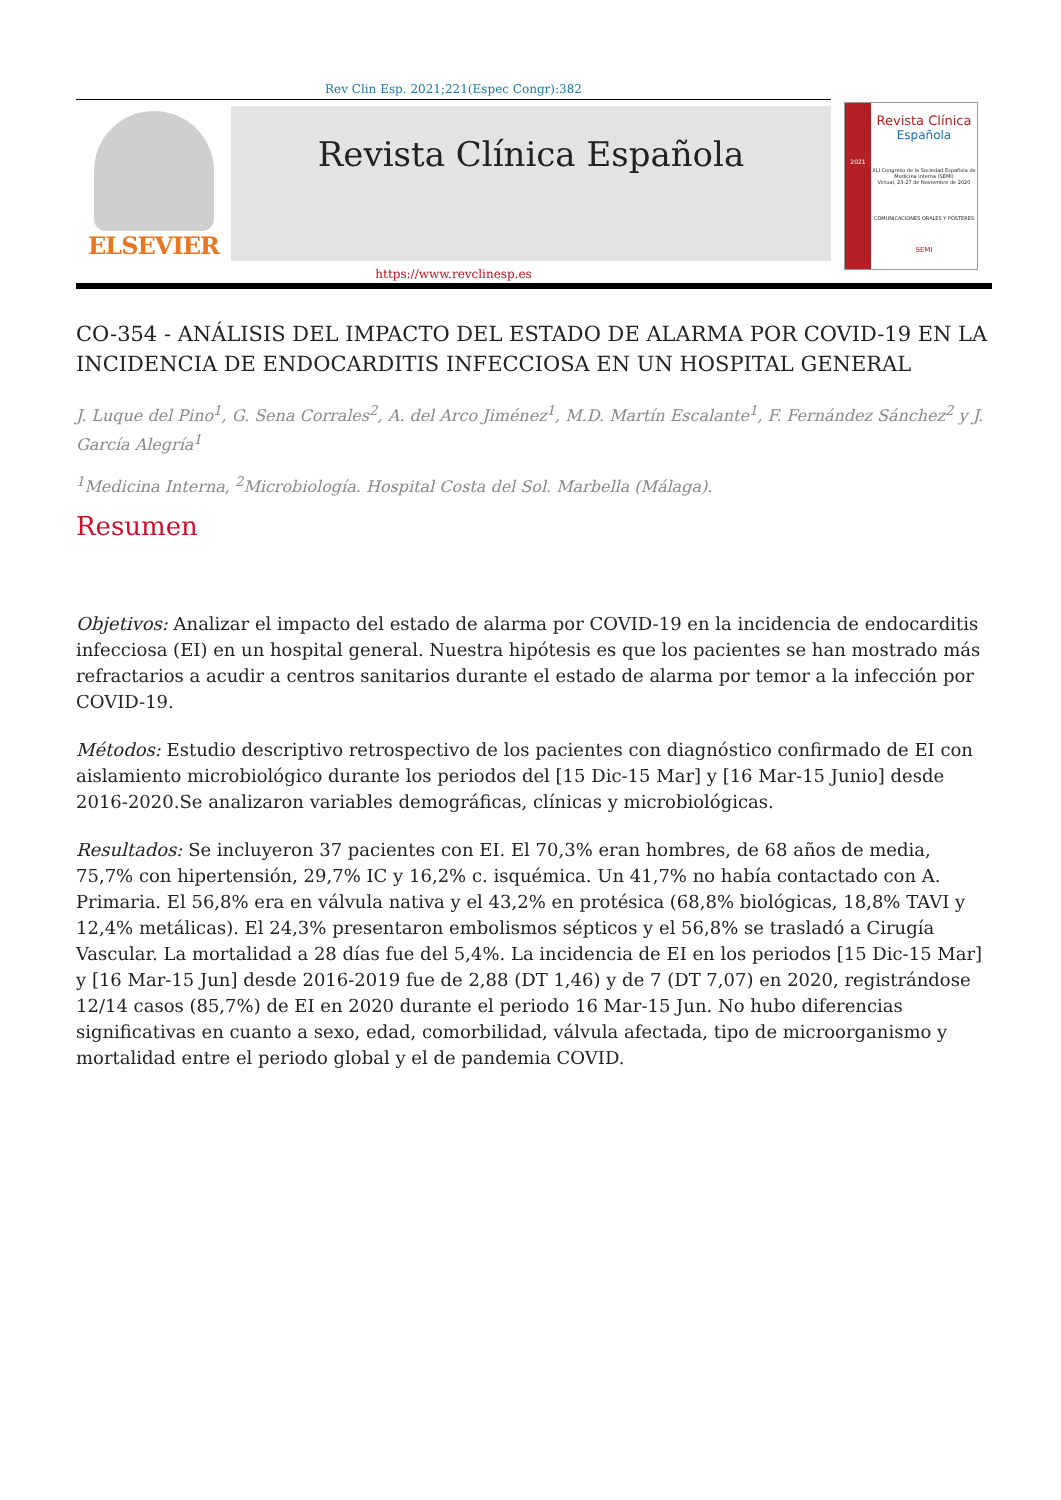Rev Clin Esp. 2021;221(Espec Congr):382
ELSEVIER
Revista Clínica Española
2021
Revista Clínica
Española
XLI Congreso de la Sociedad Española de Medicina interna (SEMI)
Virtual, 23-27 de Noviembre de 2020
COMUNICACIONES ORALES Y PÓSTERES
SEMI
https://www.revclinesp.es
CO-354 - ANÁLISIS DEL IMPACTO DEL ESTADO DE ALARMA POR COVID-19 EN LA INCIDENCIA DE ENDOCARDITIS INFECCIOSA EN UN HOSPITAL GENERAL
J. Luque del Pino<sup>1</sup>, G. Sena Corrales<sup>2</sup>, A. del Arco Jiménez<sup>1</sup>, M.D. Martín Escalante<sup>1</sup>, F. Fernández Sánchez<sup>2</sup> y J. García Alegría<sup>1</sup>
<sup>1</sup> Medicina Interna, <sup>2</sup>Microbiología. Hospital Costa del Sol. Marbella (Málaga).
Resumen
Objetivos: Analizar el impacto del estado de alarma por COVID-19 en la incidencia de endocarditis infecciosa (EI) en un hospital general. Nuestra hipótesis es que los pacientes se han mostrado más refractarios a acudir a centros sanitarios durante el estado de alarma por temor a la infección por COVID-19.
Métodos: Estudio descriptivo retrospectivo de los pacientes con diagnóstico confirmado de EI con aislamiento microbiológico durante los periodos del [15 Dic-15 Mar] y [16 Mar-15 Junio] desde 2016-2020.Se analizaron variables demográficas, clínicas y microbiológicas.
Resultados: Se incluyeron 37 pacientes con EI. El 70,3% eran hombres, de 68 años de media, 75,7% con hipertensión, 29,7% IC y 16,2% c. isquémica. Un 41,7% no había contactado con A. Primaria. El 56,8% era en válvula nativa y el 43,2% en protésica (68,8% biológicas, 18,8% TAVI y 12,4% metálicas). El 24,3% presentaron embolismos sépticos y el 56,8% se trasladó a Cirugía Vascular. La mortalidad a 28 días fue del 5,4%. La incidencia de EI en los periodos [15 Dic-15 Mar] y [16 Mar-15 Jun] desde 2016-2019 fue de 2,88 (DT 1,46) y de 7 (DT 7,07) en 2020, registrándose 12/14 casos (85,7%) de EI en 2020 durante el periodo 16 Mar-15 Jun. No hubo diferencias significativas en cuanto a sexo, edad, comorbilidad, válvula afectada, tipo de microorganismo y mortalidad entre el periodo global y el de pandemia COVID.